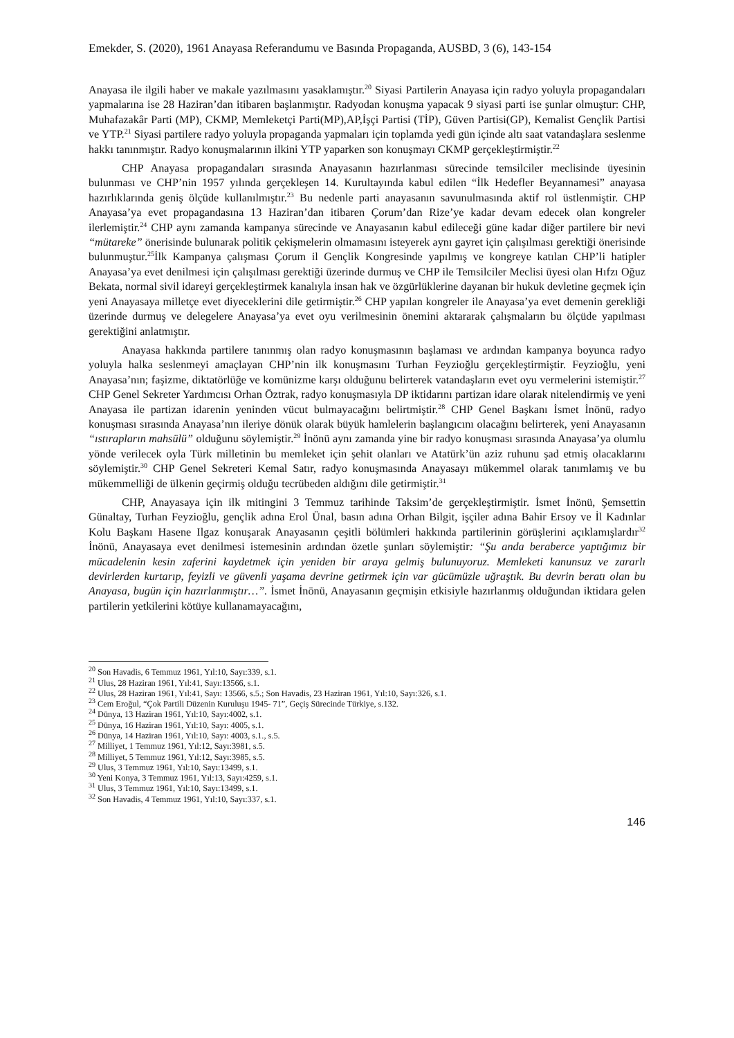Emekder, S. (2020), 1961 Anayasa Referandumu ve Basında Propaganda, AUSBD, 3 (6), 143-154
Anayasa ile ilgili haber ve makale yazılmasını yasaklamıştır.<sup>20</sup> Siyasi Partilerin Anayasa için radyo yoluyla propagandaları yapmalarına ise 28 Haziran’dan itibaren başlanmıştır. Radyodan konuşma yapacak 9 siyasi parti ise şunlar olmuştur: CHP, Muhafazakâr Parti (MP), CKMP, Memleketçi Parti(MP),AP,İşçi Partisi (TİP), Güven Partisi(GP), Kemalist Gençlik Partisi ve YTP.<sup>21</sup> Siyasi partilere radyo yoluyla propaganda yapmaları için toplamda yedi gün içinde altı saat vatandaşlara seslenme hakkı tanınmıştır. Radyo konuşmalarının ilkini YTP yaparken son konuşmayı CKMP gerçekleştirmiştir.<sup>22</sup>
CHP Anayasa propagandaları sırasında Anayasanın hazırlanması sürecinde temsilciler meclisinde üyesinin bulunması ve CHP’nin 1957 yılında gerçekleşen 14. Kurultayında kabul edilen “İlk Hedefler Beyannamesi” anayasa hazırlıklarında geniş ölçüde kullanılmıştır.<sup>23</sup> Bu nedenle parti anayasanın savunulmasında aktif rol üstlenmiştir. CHP Anayasa’ya evet propagandasına 13 Haziran’dan itibaren Çorum’dan Rize’ye kadar devam edecek olan kongreler ilerlemiştir.<sup>24</sup> CHP aynı zamanda kampanya sürecinde ve Anayasanın kabul edileceği güne kadar diğer partilere bir nevi “mütareke” önerisinde bulunarak politik çekişmelerin olmamasını isteyerek aynı gayret için çalışılması gerektiği önerisinde bulunmuştur.<sup>25</sup>İlk Kampanya çalışması Çorum il Gençlik Kongresinde yapılmış ve kongreye katılan CHP’li hatipler Anayasa’ya evet denilmesi için çalışılması gerektiği üzerinde durmuş ve CHP ile Temsilciler Meclisi üyesi olan Hıfzı Oğuz Bekata, normal sivil idareyi gerçekleştirmek kanalıyla insan hak ve özgürlüklerine dayanan bir hukuk devletine geçmek için yeni Anayasaya milletçe evet diyeceklerini dile getirmiştir.<sup>26</sup> CHP yapılan kongreler ile Anayasa’ya evet demenin gerekliği üzerinde durmuş ve delegelere Anayasa’ya evet oyu verilmesinin önemini aktararak çalışmaların bu ölçüde yapılması gerektiğini anlatmıştır.
Anayasa hakkında partilere tanınmış olan radyo konuşmasının başlaması ve ardından kampanya boyunca radyo yoluyla halka seslenmeyi amaçlayan CHP’nin ilk konuşmasını Turhan Feyzioğlu gerçekleştirmiştir. Feyzioğlu, yeni Anayasa’nın; faşizme, diktatörlüğe ve komünizme karşı olduğunu belirterek vatandaşların evet oyu vermelerini istemiştir.<sup>27</sup> CHP Genel Sekreter Yardımcısı Orhan Öztrak, radyo konuşmasıyla DP iktidarını partizan idare olarak nitelendirmiş ve yeni Anayasa ile partizan idarenin yeninden vücut bulmayacağını belirtmiştir.<sup>28</sup> CHP Genel Başkanı İsmet İnönü, radyo konuşması sırasında Anayasa’nın ileriye dönük olarak büyük hamlelerin başlangıcını olacağını belirterek, yeni Anayasanın “ıstırapların mahsülü” olduğunu söylemiştir.<sup>29</sup> İnönü aynı zamanda yine bir radyo konuşması sırasında Anayasa’ya olumlu yönde verilecek oyla Türk milletinin bu memleket için şehit olanları ve Atatürk’ün aziz ruhunu şad etmiş olacaklarını söylemiştir.<sup>30</sup> CHP Genel Sekreteri Kemal Satır, radyo konuşmasında Anayasayı mükemmel olarak tanımlamış ve bu mükemmelliği de ülkenin geçirmiş olduğu tecrübeden aldığını dile getirmiştir.<sup>31</sup>
CHP, Anayasaya için ilk mitingini 3 Temmuz tarihinde Taksim’de gerçekleştirmiştir. İsmet İnönü, Şemsettin Günaltay, Turhan Feyzioğlu, gençlik adına Erol Ünal, basın adına Orhan Bilgit, işçiler adına Bahir Ersoy ve İl Kadınlar Kolu Başkanı Hasene Ilgaz konuşarak Anayasanın çeşitli bölümleri hakkında partilerinin görüşlerini açıklamışlardır<sup>32</sup> İnönü, Anayasaya evet denilmesi istemesinin ardından özetle şunları söylemiştir: “Şu anda beraberce yaptığımız bir mücadelenin kesin zaferini kaydetmek için yeniden bir araya gelmiş bulunuyoruz. Memleketi kanunsuz ve zararlı devirlerden kurtarıp, feyizli ve güvenli yaşama devrine getirmek için var gücümüzle uğraştık. Bu devrin beratı olan bu Anayasa, bugün için hazırlanmıştır…”. İsmet İnönü, Anayasanın geçmişin etkisiyle hazırlanmış olduğundan iktidara gelen partilerin yetkilerini kötüye kullanamayacağını,
<sup>20</sup> Son Havadis, 6 Temmuz 1961, Yıl:10, Sayı:339, s.1.
<sup>21</sup> Ulus, 28 Haziran 1961, Yıl:41, Sayı:13566, s.1.
<sup>22</sup> Ulus, 28 Haziran 1961, Yıl:41, Sayı: 13566, s.5.; Son Havadis, 23 Haziran 1961, Yıl:10, Sayı:326, s.1.
<sup>23</sup> Cem Eroğul, “Çok Partili Düzenin Kuruluşu 1945- 71”, Geçiş Sürecinde Türkiye, s.132.
<sup>24</sup> Dünya, 13 Haziran 1961, Yıl:10, Sayı:4002, s.1.
<sup>25</sup> Dünya, 16 Haziran 1961, Yıl:10, Sayı: 4005, s.1.
<sup>26</sup> Dünya, 14 Haziran 1961, Yıl:10, Sayı: 4003, s.1., s.5.
<sup>27</sup> Milliyet, 1 Temmuz 1961, Yıl:12, Sayı:3981, s.5.
<sup>28</sup> Milliyet, 5 Temmuz 1961, Yıl:12, Sayı:3985, s.5.
<sup>29</sup> Ulus, 3 Temmuz 1961, Yıl:10, Sayı:13499, s.1.
<sup>30</sup> Yeni Konya, 3 Temmuz 1961, Yıl:13, Sayı:4259, s.1.
<sup>31</sup> Ulus, 3 Temmuz 1961, Yıl:10, Sayı:13499, s.1.
<sup>32</sup> Son Havadis, 4 Temmuz 1961, Yıl:10, Sayı:337, s.1.
146